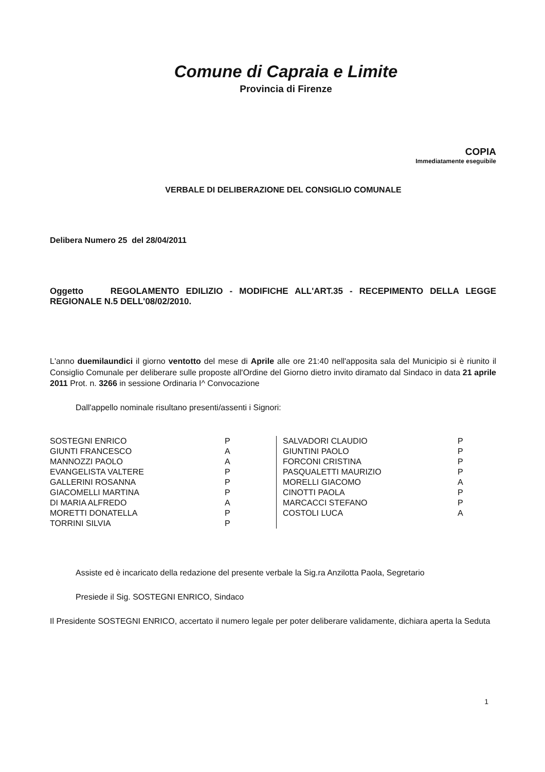Comune di Capraia e Limite
Provincia di Firenze
COPIA
Immediatamente eseguibile
VERBALE DI DELIBERAZIONE DEL CONSIGLIO COMUNALE
Delibera Numero 25 del 28/04/2011
Oggetto REGOLAMENTO EDILIZIO - MODIFICHE ALL'ART.35 - RECEPIMENTO DELLA LEGGE REGIONALE N.5 DELL'08/02/2010.
L'anno duemilaundici il giorno ventotto del mese di Aprile alle ore 21:40 nell'apposita sala del Municipio si è riunito il Consiglio Comunale per deliberare sulle proposte all'Ordine del Giorno dietro invito diramato dal Sindaco in data 21 aprile 2011 Prot. n. 3266 in sessione Ordinaria I^ Convocazione
Dall'appello nominale risultano presenti/assenti i Signori:
| SOSTEGNI ENRICO | P | | SALVADORI CLAUDIO | P |
| GIUNTI FRANCESCO | A | | GIUNTINI PAOLO | P |
| MANNOZZI PAOLO | A | | FORCONI CRISTINA | P |
| EVANGELISTA VALTERE | P | | PASQUALETTI MAURIZIO | P |
| GALLERINI ROSANNA | P | | MORELLI GIACOMO | A |
| GIACOMELLI MARTINA | P | | CINOTTI PAOLA | P |
| DI MARIA ALFREDO | A | | MARCACCI STEFANO | P |
| MORETTI DONATELLA | P | | COSTOLI LUCA | A |
| TORRINI SILVIA | P | | | |
Assiste ed è incaricato della redazione del presente verbale la Sig.ra Anzilotta Paola, Segretario
Presiede il Sig. SOSTEGNI ENRICO, Sindaco
Il Presidente SOSTEGNI ENRICO, accertato il numero legale per poter deliberare validamente, dichiara aperta la Seduta
1